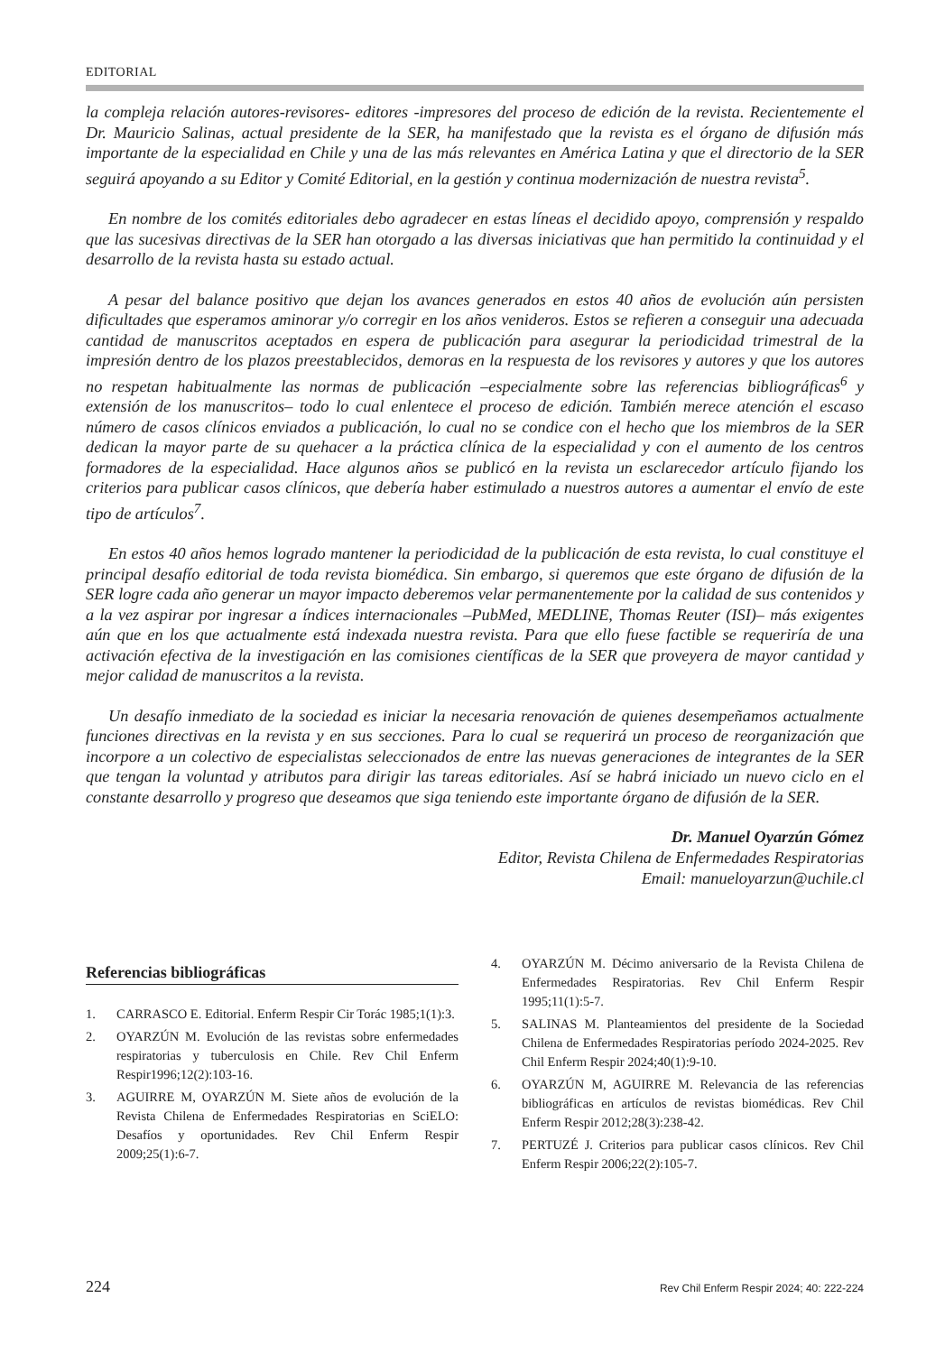EDITORIAL
la compleja relación autores-revisores- editores -impresores del proceso de edición de la revista. Recientemente el Dr. Mauricio Salinas, actual presidente de la SER, ha manifestado que la revista es el órgano de difusión más importante de la especialidad en Chile y una de las más relevantes en América Latina y que el directorio de la SER seguirá apoyando a su Editor y Comité Editorial, en la gestión y continua modernización de nuestra revista<sup>5</sup>.
En nombre de los comités editoriales debo agradecer en estas líneas el decidido apoyo, comprensión y respaldo que las sucesivas directivas de la SER han otorgado a las diversas iniciativas que han permitido la continuidad y el desarrollo de la revista hasta su estado actual.
A pesar del balance positivo que dejan los avances generados en estos 40 años de evolución aún persisten dificultades que esperamos aminorar y/o corregir en los años venideros. Estos se refieren a conseguir una adecuada cantidad de manuscritos aceptados en espera de publicación para asegurar la periodicidad trimestral de la impresión dentro de los plazos preestablecidos, demoras en la respuesta de los revisores y autores y que los autores no respetan habitualmente las normas de publicación –especialmente sobre las referencias bibliográficas<sup>6</sup> y extensión de los manuscritos– todo lo cual enlentece el proceso de edición. También merece atención el escaso número de casos clínicos enviados a publicación, lo cual no se condice con el hecho que los miembros de la SER dedican la mayor parte de su quehacer a la práctica clínica de la especialidad y con el aumento de los centros formadores de la especialidad. Hace algunos años se publicó en la revista un esclarecedor artículo fijando los criterios para publicar casos clínicos, que debería haber estimulado a nuestros autores a aumentar el envío de este tipo de artículos<sup>7</sup>.
En estos 40 años hemos logrado mantener la periodicidad de la publicación de esta revista, lo cual constituye el principal desafío editorial de toda revista biomédica. Sin embargo, si queremos que este órgano de difusión de la SER logre cada año generar un mayor impacto deberemos velar permanentemente por la calidad de sus contenidos y a la vez aspirar por ingresar a índices internacionales –PubMed, MEDLINE, Thomas Reuter (ISI)– más exigentes aún que en los que actualmente está indexada nuestra revista. Para que ello fuese factible se requeriría de una activación efectiva de la investigación en las comisiones científicas de la SER que proveyera de mayor cantidad y mejor calidad de manuscritos a la revista.
Un desafío inmediato de la sociedad es iniciar la necesaria renovación de quienes desempeñamos actualmente funciones directivas en la revista y en sus secciones. Para lo cual se requerirá un proceso de reorganización que incorpore a un colectivo de especialistas seleccionados de entre las nuevas generaciones de integrantes de la SER que tengan la voluntad y atributos para dirigir las tareas editoriales. Así se habrá iniciado un nuevo ciclo en el constante desarrollo y progreso que deseamos que siga teniendo este importante órgano de difusión de la SER.
Dr. Manuel Oyarzún Gómez
Editor, Revista Chilena de Enfermedades Respiratorias
Email: manueloyarzun@uchile.cl
Referencias bibliográficas
1. CARRASCO E. Editorial. Enferm Respir Cir Torác 1985;1(1):3.
2. OYARZÚN M. Evolución de las revistas sobre enfermedades respiratorias y tuberculosis en Chile. Rev Chil Enferm Respir1996;12(2):103-16.
3. AGUIRRE M, OYARZÚN M. Siete años de evolución de la Revista Chilena de Enfermedades Respiratorias en SciELO: Desafíos y oportunidades. Rev Chil Enferm Respir 2009;25(1):6-7.
4. OYARZÚN M. Décimo aniversario de la Revista Chilena de Enfermedades Respiratorias. Rev Chil Enferm Respir 1995;11(1):5-7.
5. SALINAS M. Planteamientos del presidente de la Sociedad Chilena de Enfermedades Respiratorias período 2024-2025. Rev Chil Enferm Respir 2024;40(1):9-10.
6. OYARZÚN M, AGUIRRE M. Relevancia de las referencias bibliográficas en artículos de revistas biomédicas. Rev Chil Enferm Respir 2012;28(3):238-42.
7. PERTUZÉ J. Criterios para publicar casos clínicos. Rev Chil Enferm Respir 2006;22(2):105-7.
224 Rev Chil Enferm Respir 2024; 40: 222-224